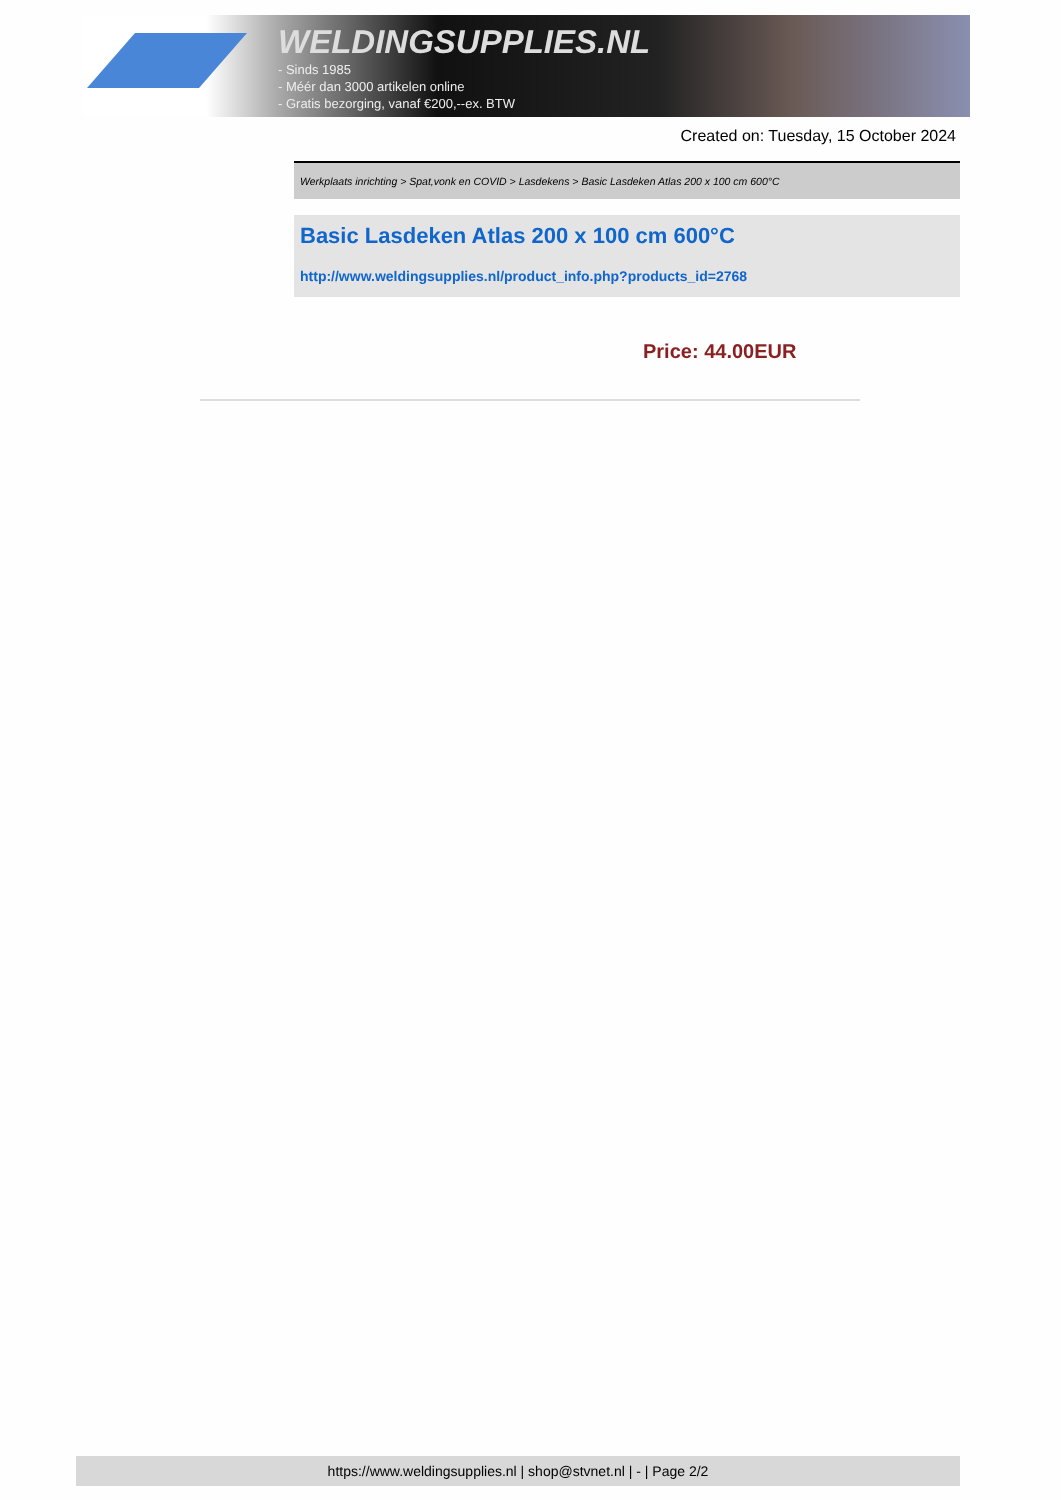WELDINGSUPPLIES.NL
- Sinds 1985
- Méér dan 3000 artikelen online
- Gratis bezorging, vanaf €200,--ex. BTW
Created on: Tuesday, 15 October 2024
Werkplaats inrichting > Spat,vonk en COVID > Lasdekens > Basic Lasdeken Atlas 200 x 100 cm 600°C
Basic Lasdeken Atlas 200 x 100 cm 600°C
http://www.weldingsupplies.nl/product_info.php?products_id=2768
Price: 44.00EUR
https://www.weldingsupplies.nl | shop@stvnet.nl | - | Page 2/2